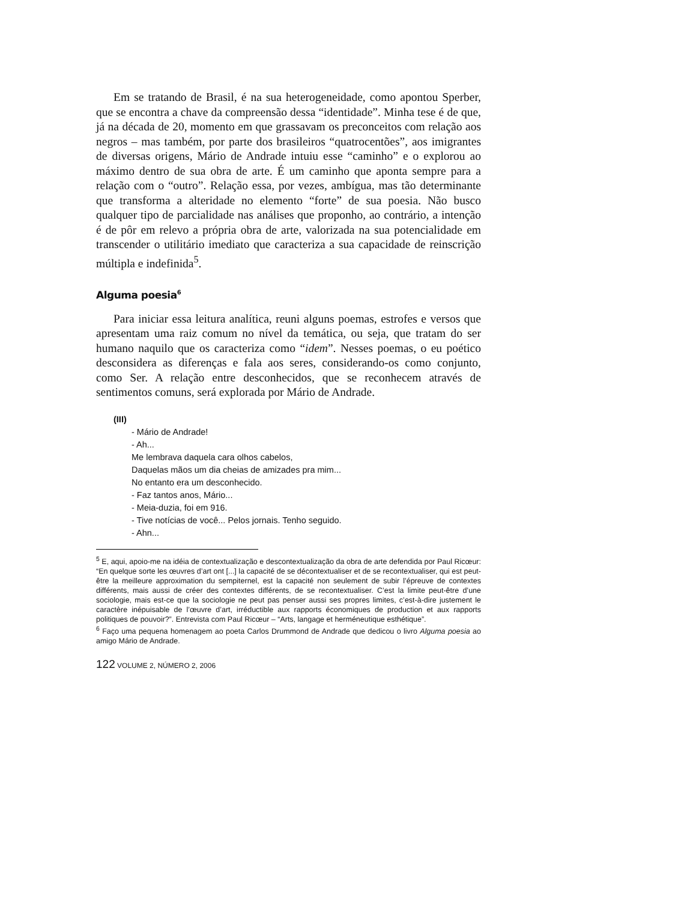Em se tratando de Brasil, é na sua heterogeneidade, como apontou Sperber, que se encontra a chave da compreensão dessa “identidade”. Minha tese é de que, já na década de 20, momento em que grassavam os preconceitos com relação aos negros – mas também, por parte dos brasileiros “quatrocentões”, aos imigrantes de diversas origens, Mário de Andrade intuiu esse “caminho” e o explorou ao máximo dentro de sua obra de arte. É um caminho que aponta sempre para a relação com o “outro”. Relação essa, por vezes, ambígua, mas tão determinante que transforma a alteridade no elemento “forte” de sua poesia. Não busco qualquer tipo de parcialidade nas análises que proponho, ao contrário, a intenção é de pôr em relevo a própria obra de arte, valorizada na sua potencialidade em transcender o utilitário imediato que caracteriza a sua capacidade de reinscrição múltipla e indefinida<sup>5</sup>.
Alguma poesia<sup>6</sup>
Para iniciar essa leitura analítica, reuni alguns poemas, estrofes e versos que apresentam uma raiz comum no nível da temática, ou seja, que tratam do ser humano naquilo que os caracteriza como “idem”. Nesses poemas, o eu poético desconsidera as diferenças e fala aos seres, considerando-os como conjunto, como Ser. A relação entre desconhecidos, que se reconhecem através de sentimentos comuns, será explorada por Mário de Andrade.
(III)
- Mário de Andrade!
- Ah...
Me lembrava daquela cara olhos cabelos,
Daquelas mãos um dia cheias de amizades pra mim...
No entanto era um desconhecido.
- Faz tantos anos, Mário...
- Meia-duzia, foi em 916.
- Tive notícias de você... Pelos jornais. Tenho seguido.
- Ahn...
<sup>5</sup> E, aqui, apoio-me na idéia de contextualização e descontextualização da obra de arte defendida por Paul Ricœur: “En quelque sorte les œuvres d’art ont [...] la capacité de se décontextualiser et de se recontextualiser, qui est peut-être la meilleure approximation du sempiternel, est la capacité non seulement de subir l’épreuve de contextes différents, mais aussi de créer des contextes différents, de se recontextualiser. C’est la limite peut-être d’une sociologie, mais est-ce que la sociologie ne peut pas penser aussi ses propres limites, c’est-à-dire justement le caractère inépuisable de l’œuvre d’art, irréductible aux rapports économiques de production et aux rapports politiques de pouvoir?”. Entrevista com Paul Ricœur – “Arts, langage et herméneutique esthétique”.
<sup>6</sup> Faço uma pequena homenagem ao poeta Carlos Drummond de Andrade que dedicou o livro Alguma poesia ao amigo Mário de Andrade.
122 VOLUME 2, NÚMERO 2, 2006